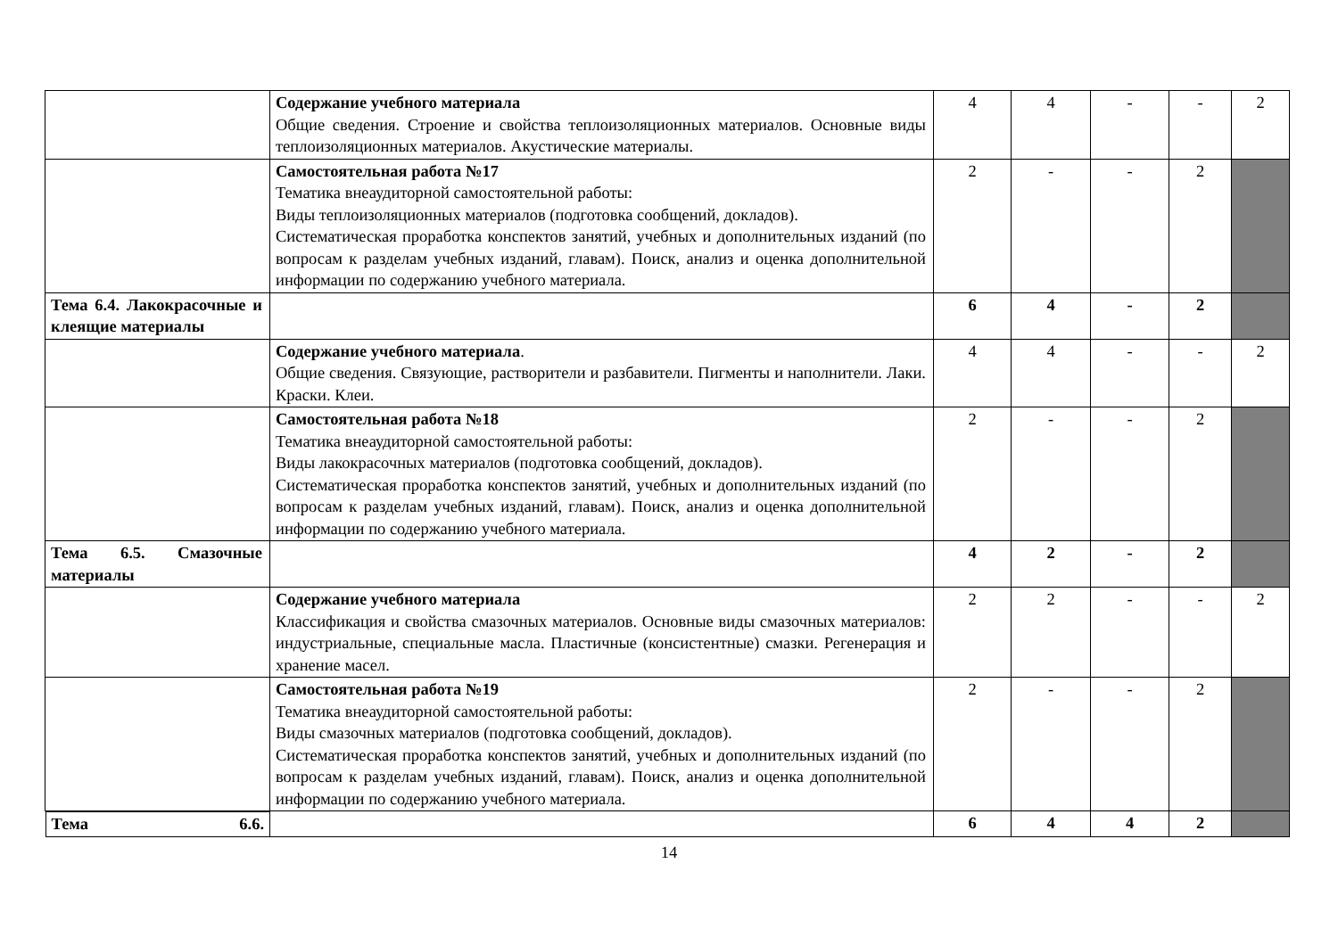| | Содержание учебного материала Общие сведения. Строение и свойства теплоизоляционных материалов. Основные виды теплоизоляционных материалов. Акустические материалы. | 4 | 4 | - | - | 2 |
| | Самостоятельная работа №17 Тематика внеаудиторной самостоятельной работы: Виды теплоизоляционных материалов (подготовка сообщений, докладов). Систематическая проработка конспектов занятий, учебных и дополнительных изданий (по вопросам к разделам учебных изданий, главам). Поиск, анализ и оценка дополнительной информации по содержанию учебного материала. | 2 | - | - | 2 | |
| Тема 6.4. Лакокрасочные и клеящие материалы | | 6 | 4 | - | 2 | |
| | Содержание учебного материала . Общие сведения. Связующие, растворители и разбавители. Пигменты и наполнители. Лаки. Краски. Клеи. | 4 | 4 | - | - | 2 |
| | Самостоятельная работа №18 Тематика внеаудиторной самостоятельной работы: Виды лакокрасочных материалов (подготовка сообщений, докладов). Систематическая проработка конспектов занятий, учебных и дополнительных изданий (по вопросам к разделам учебных изданий, главам). Поиск, анализ и оценка дополнительной информации по содержанию учебного материала. | 2 | - | - | 2 | |
| Тема 6.5. Смазочные материалы | | 4 | 2 | - | 2 | |
| | Содержание учебного материала Классификация и свойства смазочных материалов. Основные виды смазочных материалов: индустриальные, специальные масла. Пластичные (консистентные) смазки. Регенерация и хранение масел. | 2 | 2 | - | - | 2 |
| | Самостоятельная работа №19 Тематика внеаудиторной самостоятельной работы: Виды смазочных материалов (подготовка сообщений, докладов). Систематическая проработка конспектов занятий, учебных и дополнительных изданий (по вопросам к разделам учебных изданий, главам). Поиск, анализ и оценка дополнительной информации по содержанию учебного материала. | 2 | - | - | 2 | |
| Тема 6.6. | | 6 | 4 | 4 | 2 | |
14